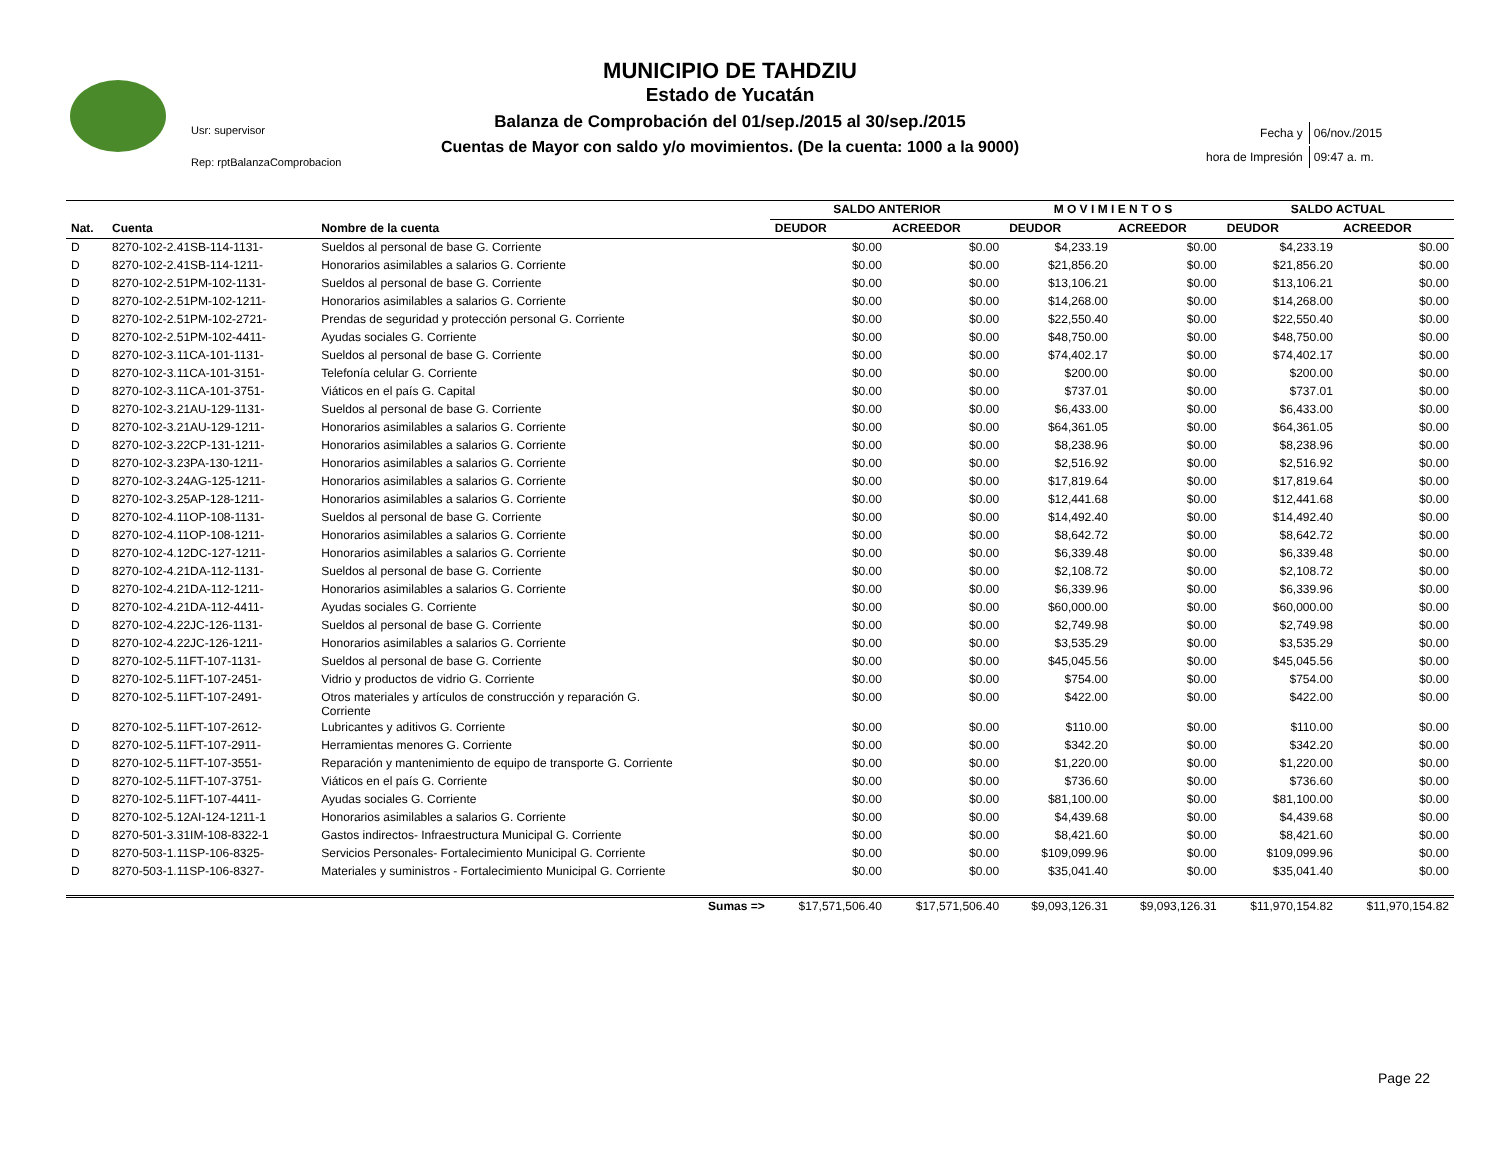Usr: supervisor
Rep: rptBalanzaComprobacion
MUNICIPIO DE TAHDZIU
Estado de Yucatán
Balanza de Comprobación del 01/sep./2015 al 30/sep./2015
Cuentas de Mayor con saldo y/o movimientos. (De la cuenta: 1000 a la 9000)
| Fecha y | 06/nov./2015 |
| hora de Impresión | 09:47 a. m. |
| | | | SALDO ANTERIOR | | M O V I M I E N T O S | | SALDO ACTUAL | |
| --- | --- | --- | --- | --- | --- | --- | --- | --- |
| Nat. | Cuenta | Nombre de la cuenta | DEUDOR | ACREEDOR | DEUDOR | ACREEDOR | DEUDOR | ACREEDOR |
| D | 8270-102-2.41SB-114-1131- | Sueldos al personal de base G. Corriente | $0.00 | $0.00 | $4,233.19 | $0.00 | $4,233.19 | $0.00 |
| D | 8270-102-2.41SB-114-1211- | Honorarios asimilables a salarios G. Corriente | $0.00 | $0.00 | $21,856.20 | $0.00 | $21,856.20 | $0.00 |
| D | 8270-102-2.51PM-102-1131- | Sueldos al personal de base G. Corriente | $0.00 | $0.00 | $13,106.21 | $0.00 | $13,106.21 | $0.00 |
| D | 8270-102-2.51PM-102-1211- | Honorarios asimilables a salarios G. Corriente | $0.00 | $0.00 | $14,268.00 | $0.00 | $14,268.00 | $0.00 |
| D | 8270-102-2.51PM-102-2721- | Prendas de seguridad y protección personal G. Corriente | $0.00 | $0.00 | $22,550.40 | $0.00 | $22,550.40 | $0.00 |
| D | 8270-102-2.51PM-102-4411- | Ayudas sociales G. Corriente | $0.00 | $0.00 | $48,750.00 | $0.00 | $48,750.00 | $0.00 |
| D | 8270-102-3.11CA-101-1131- | Sueldos al personal de base G. Corriente | $0.00 | $0.00 | $74,402.17 | $0.00 | $74,402.17 | $0.00 |
| D | 8270-102-3.11CA-101-3151- | Telefonía celular G. Corriente | $0.00 | $0.00 | $200.00 | $0.00 | $200.00 | $0.00 |
| D | 8270-102-3.11CA-101-3751- | Viáticos en el país G. Capital | $0.00 | $0.00 | $737.01 | $0.00 | $737.01 | $0.00 |
| D | 8270-102-3.21AU-129-1131- | Sueldos al personal de base G. Corriente | $0.00 | $0.00 | $6,433.00 | $0.00 | $6,433.00 | $0.00 |
| D | 8270-102-3.21AU-129-1211- | Honorarios asimilables a salarios G. Corriente | $0.00 | $0.00 | $64,361.05 | $0.00 | $64,361.05 | $0.00 |
| D | 8270-102-3.22CP-131-1211- | Honorarios asimilables a salarios G. Corriente | $0.00 | $0.00 | $8,238.96 | $0.00 | $8,238.96 | $0.00 |
| D | 8270-102-3.23PA-130-1211- | Honorarios asimilables a salarios G. Corriente | $0.00 | $0.00 | $2,516.92 | $0.00 | $2,516.92 | $0.00 |
| D | 8270-102-3.24AG-125-1211- | Honorarios asimilables a salarios G. Corriente | $0.00 | $0.00 | $17,819.64 | $0.00 | $17,819.64 | $0.00 |
| D | 8270-102-3.25AP-128-1211- | Honorarios asimilables a salarios G. Corriente | $0.00 | $0.00 | $12,441.68 | $0.00 | $12,441.68 | $0.00 |
| D | 8270-102-4.11OP-108-1131- | Sueldos al personal de base G. Corriente | $0.00 | $0.00 | $14,492.40 | $0.00 | $14,492.40 | $0.00 |
| D | 8270-102-4.11OP-108-1211- | Honorarios asimilables a salarios G. Corriente | $0.00 | $0.00 | $8,642.72 | $0.00 | $8,642.72 | $0.00 |
| D | 8270-102-4.12DC-127-1211- | Honorarios asimilables a salarios G. Corriente | $0.00 | $0.00 | $6,339.48 | $0.00 | $6,339.48 | $0.00 |
| D | 8270-102-4.21DA-112-1131- | Sueldos al personal de base G. Corriente | $0.00 | $0.00 | $2,108.72 | $0.00 | $2,108.72 | $0.00 |
| D | 8270-102-4.21DA-112-1211- | Honorarios asimilables a salarios G. Corriente | $0.00 | $0.00 | $6,339.96 | $0.00 | $6,339.96 | $0.00 |
| D | 8270-102-4.21DA-112-4411- | Ayudas sociales G. Corriente | $0.00 | $0.00 | $60,000.00 | $0.00 | $60,000.00 | $0.00 |
| D | 8270-102-4.22JC-126-1131- | Sueldos al personal de base G. Corriente | $0.00 | $0.00 | $2,749.98 | $0.00 | $2,749.98 | $0.00 |
| D | 8270-102-4.22JC-126-1211- | Honorarios asimilables a salarios G. Corriente | $0.00 | $0.00 | $3,535.29 | $0.00 | $3,535.29 | $0.00 |
| D | 8270-102-5.11FT-107-1131- | Sueldos al personal de base G. Corriente | $0.00 | $0.00 | $45,045.56 | $0.00 | $45,045.56 | $0.00 |
| D | 8270-102-5.11FT-107-2451- | Vidrio y productos de vidrio G. Corriente | $0.00 | $0.00 | $754.00 | $0.00 | $754.00 | $0.00 |
| D | 8270-102-5.11FT-107-2491- | Otros materiales y artículos de construcción y reparación G. Corriente | $0.00 | $0.00 | $422.00 | $0.00 | $422.00 | $0.00 |
| D | 8270-102-5.11FT-107-2612- | Lubricantes y aditivos G. Corriente | $0.00 | $0.00 | $110.00 | $0.00 | $110.00 | $0.00 |
| D | 8270-102-5.11FT-107-2911- | Herramientas menores G. Corriente | $0.00 | $0.00 | $342.20 | $0.00 | $342.20 | $0.00 |
| D | 8270-102-5.11FT-107-3551- | Reparación y mantenimiento de equipo de transporte G. Corriente | $0.00 | $0.00 | $1,220.00 | $0.00 | $1,220.00 | $0.00 |
| D | 8270-102-5.11FT-107-3751- | Viáticos en el país G. Corriente | $0.00 | $0.00 | $736.60 | $0.00 | $736.60 | $0.00 |
| D | 8270-102-5.11FT-107-4411- | Ayudas sociales G. Corriente | $0.00 | $0.00 | $81,100.00 | $0.00 | $81,100.00 | $0.00 |
| D | 8270-102-5.12AI-124-1211-1 | Honorarios asimilables a salarios G. Corriente | $0.00 | $0.00 | $4,439.68 | $0.00 | $4,439.68 | $0.00 |
| D | 8270-501-3.31IM-108-8322-1 | Gastos indirectos- Infraestructura Municipal G. Corriente | $0.00 | $0.00 | $8,421.60 | $0.00 | $8,421.60 | $0.00 |
| D | 8270-503-1.11SP-106-8325- | Servicios Personales- Fortalecimiento Municipal G. Corriente | $0.00 | $0.00 | $109,099.96 | $0.00 | $109,099.96 | $0.00 |
| D | 8270-503-1.11SP-106-8327- | Materiales y suministros - Fortalecimiento Municipal G. Corriente | $0.00 | $0.00 | $35,041.40 | $0.00 | $35,041.40 | $0.00 |
| Sumas => | | | $17,571,506.40 | $17,571,506.40 | $9,093,126.31 | $9,093,126.31 | $11,970,154.82 | $11,970,154.82 |
Page 22